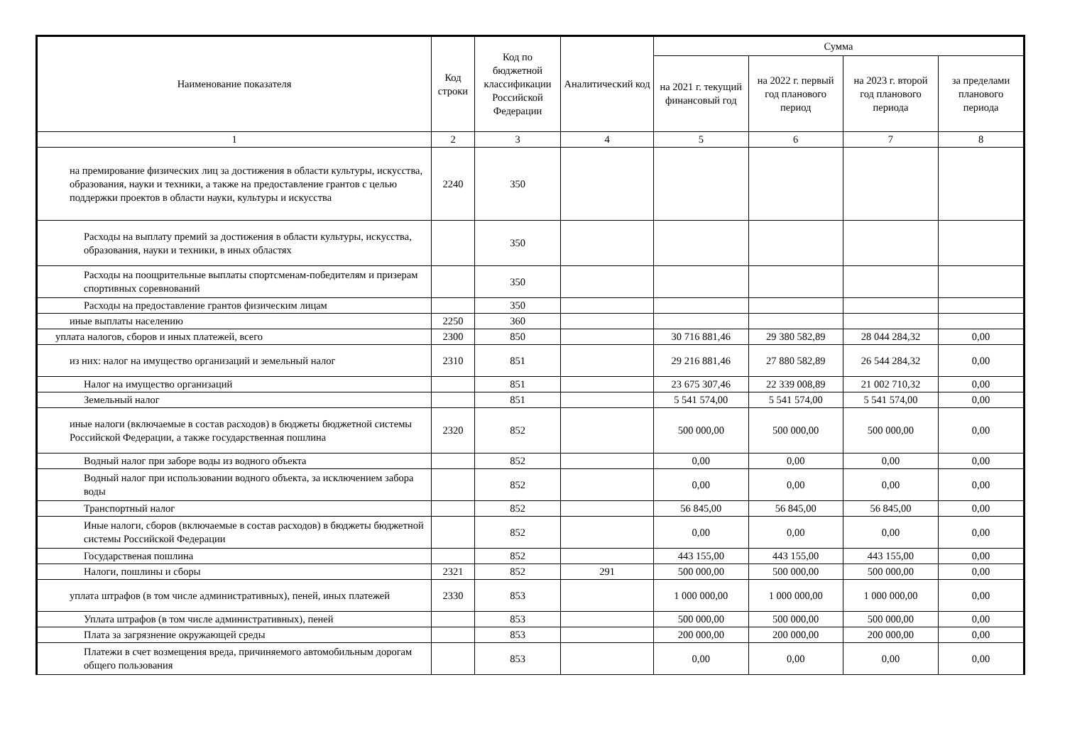| Наименование показателя | Код строки | Код по бюджетной классификации Российской Федерации | Аналитический код | Сумма | | | |
| --- | --- | --- | --- | --- | --- | --- | --- |
| | | | | на 2021 г. текущий финансовый год | на 2022 г. первый год планового период | на 2023 г. второй год планового периода | за пределами планового периода |
| 1 | 2 | 3 | 4 | 5 | 6 | 7 | 8 |
| на премирование физических лиц за достижения в области культуры, искусства, образования, науки и техники, а также на предоставление грантов с целью поддержки проектов в области науки, культуры и искусства | 2240 | 350 | | | | | |
| Расходы на выплату премий за достижения в области культуры, искусства, образования, науки и техники, в иных областях | | 350 | | | | | |
| Расходы на поощрительные выплаты спортсменам-победителям и призерам спортивных соревнований | | 350 | | | | | |
| Расходы на предоставление грантов физическим лицам | | 350 | | | | | |
| иные выплаты населению | 2250 | 360 | | | | | |
| уплата налогов, сборов и иных платежей, всего | 2300 | 850 | | 30 716 881,46 | 29 380 582,89 | 28 044 284,32 | 0,00 |
| из них: налог на имущество организаций и земельный налог | 2310 | 851 | | 29 216 881,46 | 27 880 582,89 | 26 544 284,32 | 0,00 |
| Налог на имущество организаций | | 851 | | 23 675 307,46 | 22 339 008,89 | 21 002 710,32 | 0,00 |
| Земельный налог | | 851 | | 5 541 574,00 | 5 541 574,00 | 5 541 574,00 | 0,00 |
| иные налоги (включаемые в состав расходов) в бюджеты бюджетной системы Российской Федерации, а также государственная пошлина | 2320 | 852 | | 500 000,00 | 500 000,00 | 500 000,00 | 0,00 |
| Водный налог при заборе воды из водного объекта | | 852 | | 0,00 | 0,00 | 0,00 | 0,00 |
| Водный налог при использовании водного объекта, за исключением забора воды | | 852 | | 0,00 | 0,00 | 0,00 | 0,00 |
| Транспортный налог | | 852 | | 56 845,00 | 56 845,00 | 56 845,00 | 0,00 |
| Иные налоги, сборов (включаемые в состав расходов) в бюджеты бюджетной системы Российской Федерации | | 852 | | 0,00 | 0,00 | 0,00 | 0,00 |
| Государственая пошлина | | 852 | | 443 155,00 | 443 155,00 | 443 155,00 | 0,00 |
| Налоги, пошлины и сборы | 2321 | 852 | 291 | 500 000,00 | 500 000,00 | 500 000,00 | 0,00 |
| уплата штрафов (в том числе административных), пеней, иных платежей | 2330 | 853 | | 1 000 000,00 | 1 000 000,00 | 1 000 000,00 | 0,00 |
| Уплата штрафов (в том числе административных), пеней | | 853 | | 500 000,00 | 500 000,00 | 500 000,00 | 0,00 |
| Плата за загрязнение окружающей среды | | 853 | | 200 000,00 | 200 000,00 | 200 000,00 | 0,00 |
| Платежи в счет возмещения вреда, причиняемого автомобильным дорогам общего пользования | | 853 | | 0,00 | 0,00 | 0,00 | 0,00 |